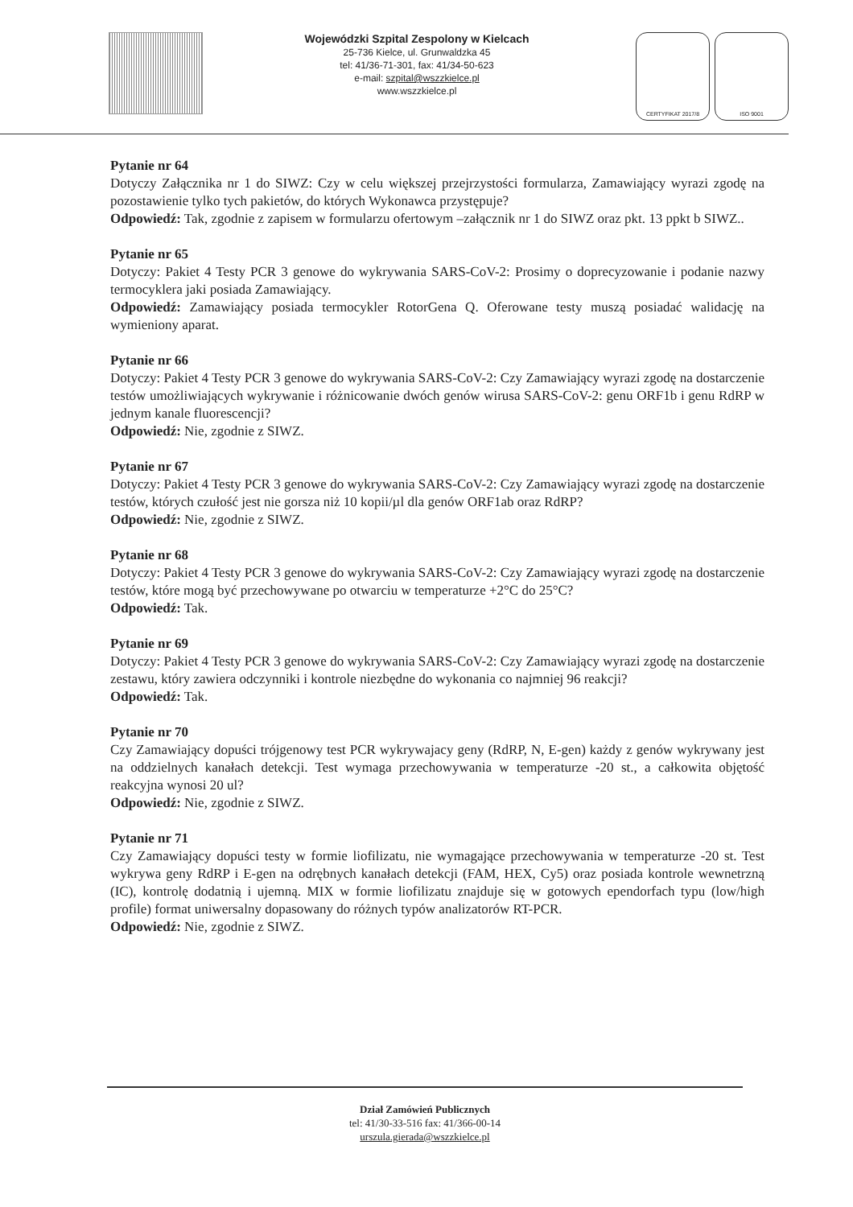Wojewódzki Szpital Zespolony w Kielcach
25-736 Kielce, ul. Grunwaldzka 45
tel: 41/36-71-301, fax: 41/34-50-623
e-mail: szpital@wszzkielce.pl
www.wszzkielce.pl
CERTYFIKAT 2017/8 ISO 9001
Pytanie nr 64
Dotyczy Załącznika nr 1 do SIWZ: Czy w celu większej przejrzystości formularza, Zamawiający wyrazi zgodę na pozostawienie tylko tych pakietów, do których Wykonawca przystępuje?
Odpowiedź: Tak, zgodnie z zapisem w formularzu ofertowym –załącznik nr 1 do SIWZ oraz pkt. 13 ppkt b SIWZ..
Pytanie nr 65
Dotyczy: Pakiet 4 Testy PCR 3 genowe do wykrywania SARS-CoV-2: Prosimy o doprecyzowanie i podanie nazwy termocyklera jaki posiada Zamawiający.
Odpowiedź: Zamawiający posiada termocykler RotorGena Q. Oferowane testy muszą posiadać walidację na wymieniony aparat.
Pytanie nr 66
Dotyczy: Pakiet 4 Testy PCR 3 genowe do wykrywania SARS-CoV-2: Czy Zamawiający wyrazi zgodę na dostarczenie testów umożliwiających wykrywanie i różnicowanie dwóch genów wirusa SARS-CoV-2: genu ORF1b i genu RdRP w jednym kanale fluorescencji?
Odpowiedź: Nie, zgodnie z SIWZ.
Pytanie nr 67
Dotyczy: Pakiet 4 Testy PCR 3 genowe do wykrywania SARS-CoV-2: Czy Zamawiający wyrazi zgodę na dostarczenie testów, których czułość jest nie gorsza niż 10 kopii/µl dla genów ORF1ab oraz RdRP?
Odpowiedź: Nie, zgodnie z SIWZ.
Pytanie nr 68
Dotyczy: Pakiet 4 Testy PCR 3 genowe do wykrywania SARS-CoV-2: Czy Zamawiający wyrazi zgodę na dostarczenie testów, które mogą być przechowywane po otwarciu w temperaturze +2°C do 25°C?
Odpowiedź: Tak.
Pytanie nr 69
Dotyczy: Pakiet 4 Testy PCR 3 genowe do wykrywania SARS-CoV-2: Czy Zamawiający wyrazi zgodę na dostarczenie zestawu, który zawiera odczynniki i kontrole niezbędne do wykonania co najmniej 96 reakcji?
Odpowiedź: Tak.
Pytanie nr 70
Czy Zamawiający dopuści trójgenowy test PCR wykrywajacy geny (RdRP, N, E-gen) każdy z genów wykrywany jest na oddzielnych kanałach detekcji. Test wymaga przechowywania w temperaturze -20 st., a całkowita objętość reakcyjna wynosi 20 ul?
Odpowiedź: Nie, zgodnie z SIWZ.
Pytanie nr 71
Czy Zamawiający dopuści testy w formie liofilizatu, nie wymagające przechowywania w temperaturze -20 st. Test wykrywa geny RdRP i E-gen na odrębnych kanałach detekcji (FAM, HEX, Cy5) oraz posiada kontrole wewnetrzną (IC), kontrolę dodatnią i ujemną. MIX w formie liofilizatu znajduje się w gotowych ependorfach typu (low/high profile) format uniwersalny dopasowany do różnych typów analizatorów RT-PCR.
Odpowiedź: Nie, zgodnie z SIWZ.
Dział Zamówień Publicznych
tel: 41/30-33-516 fax: 41/366-00-14
urszula.gierada@wszzkielce.pl